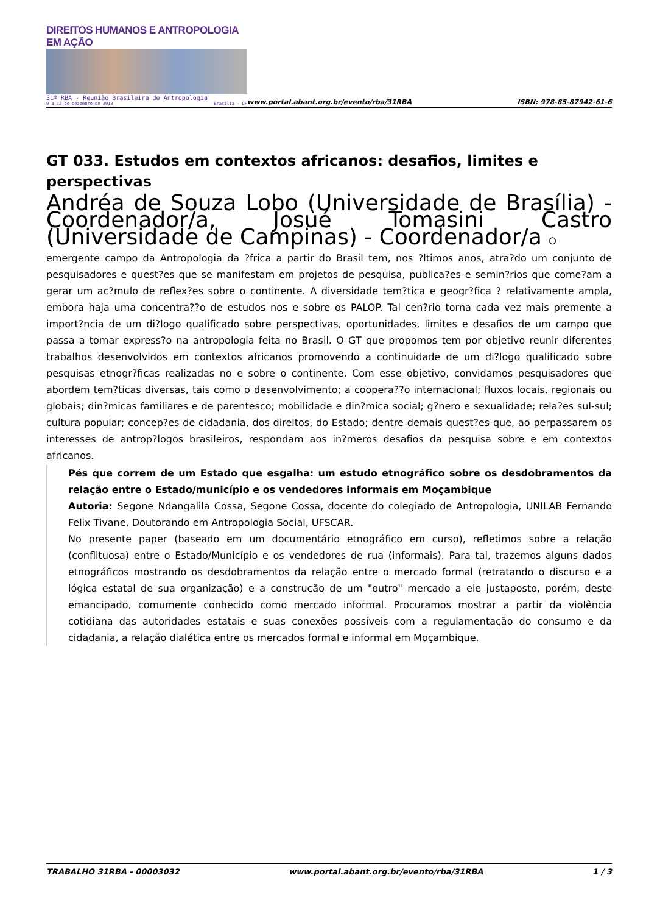DIREITOS HUMANOS E ANTROPOLOGIA EM AÇÃO
31ª RBA - Reunião Brasileira de Antropologia
9 a 12 de dezembro de 2018 Brasília - DF
www.portal.abant.org.br/evento/rba/31RBA
ISBN: 978-85-87942-61-6
GT 033. Estudos em contextos africanos: desafios, limites e perspectivas
Andréa de Souza Lobo (Universidade de Brasília) - Coordenador/a, Josué Tomasini Castro (Universidade de Campinas) - Coordenador/a O
emergente campo da Antropologia da ?frica a partir do Brasil tem, nos ?ltimos anos, atra?do um conjunto de pesquisadores e quest?es que se manifestam em projetos de pesquisa, publica?es e semin?rios que come?am a gerar um ac?mulo de reflex?es sobre o continente. A diversidade tem?tica e geogr?fica ? relativamente ampla, embora haja uma concentra??o de estudos nos e sobre os PALOP. Tal cen?rio torna cada vez mais premente a import?ncia de um di?logo qualificado sobre perspectivas, oportunidades, limites e desafios de um campo que passa a tomar express?o na antropologia feita no Brasil. O GT que propomos tem por objetivo reunir diferentes trabalhos desenvolvidos em contextos africanos promovendo a continuidade de um di?logo qualificado sobre pesquisas etnogr?ficas realizadas no e sobre o continente. Com esse objetivo, convidamos pesquisadores que abordem tem?ticas diversas, tais como o desenvolvimento; a coopera??o internacional; fluxos locais, regionais ou globais; din?micas familiares e de parentesco; mobilidade e din?mica social; g?nero e sexualidade; rela?es sul-sul; cultura popular; concep?es de cidadania, dos direitos, do Estado; dentre demais quest?es que, ao perpassarem os interesses de antrop?logos brasileiros, respondam aos in?meros desafios da pesquisa sobre e em contextos africanos.
Pés que correm de um Estado que esgalha: um estudo etnográfico sobre os desdobramentos da relação entre o Estado/município e os vendedores informais em Moçambique
Autoria: Segone Ndangalila Cossa, Segone Cossa, docente do colegiado de Antropologia, UNILAB Fernando Felix Tivane, Doutorando em Antropologia Social, UFSCAR.
No presente paper (baseado em um documentário etnográfico em curso), refletimos sobre a relação (conflituosa) entre o Estado/Município e os vendedores de rua (informais). Para tal, trazemos alguns dados etnográficos mostrando os desdobramentos da relação entre o mercado formal (retratando o discurso e a lógica estatal de sua organização) e a construção de um "outro" mercado a ele justaposto, porém, deste emancipado, comumente conhecido como mercado informal. Procuramos mostrar a partir da violência cotidiana das autoridades estatais e suas conexões possíveis com a regulamentação do consumo e da cidadania, a relação dialética entre os mercados formal e informal em Moçambique.
TRABALHO 31RBA - 00003032 www.portal.abant.org.br/evento/rba/31RBA 1 / 3